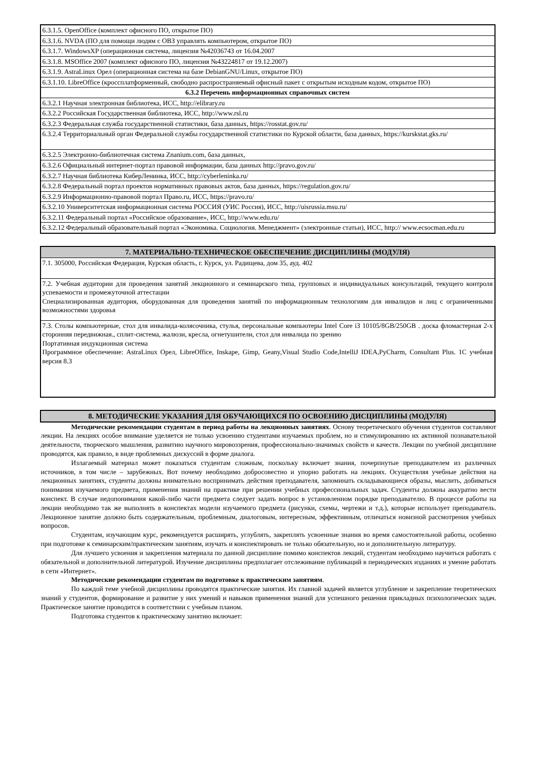| 6.3.1.5. OpenOffice (комплект офисного ПО, открытое ПО) |
| 6.3.1.6. NVDA (ПО для помощи людям с ОВЗ управлять компьютером, открытое ПО) |
| 6.3.1.7. WindowsXP (операционная система, лицензия №42036743 от 16.04.2007 |
| 6.3.1.8. MSOffice 2007 (комплект офисного ПО, лицензия №43224817 от 19.12.2007) |
| 6.3.1.9. AstraLinux Орел (операционная система на базе DebianGNU/Linux, открытое ПО) |
| 6.3.1.10. LibreOffice (кроссплатформенный, свободно распространяемый офисный пакет с открытым исходным кодом, открытое ПО) |
| 6.3.2 Перечень информационных справочных систем |
| 6.3.2.1 Научная электронная библиотека, ИСС, http://elibrary.ru |
| 6.3.2.2 Российская Государственная библиотека, ИСС, http://www.rsl.ru |
| 6.3.2.3 Федеральная служба государственной статистики, база данных, https://rosstat.gov.ru/ |
| 6.3.2.4 Территориальный орган Федеральной службы государственной статистики по Курской области, база данных, https://kurskstat.gks.ru/ |
| 6.3.2.5 Электронно-библиотечная система Znanium.com, база данных, |
| 6.3.2.6 Официальный интернет-портал правовой информации, база данных http://pravo.gov.ru/ |
| 6.3.2.7 Научная библиотека КиберЛенинка, ИСС, http://cyberleninka.ru/ |
| 6.3.2.8 Федеральный портал проектов нормативных правовых актов, база данных, https://regulation.gov.ru/ |
| 6.3.2.9 Информационно-правовой портал Право.ru, ИСС, https://pravo.ru/ |
| 6.3.2.10 Университетская информационная система РОССИЯ (УИС Россия), ИСС, http://uisrussia.msu.ru/ |
| 6.3.2.11 Федеральный портал «Российское образование», ИСС, http://www.edu.ru/ |
| 6.3.2.12 Федеральный образовательный портал «Экономика. Социология. Менеджмент» (электронные статьи), ИСС, http:// www.ecsocman.edu.ru |
| 7. МАТЕРИАЛЬНО-ТЕХНИЧЕСКОЕ ОБЕСПЕЧЕНИЕ ДИСЦИПЛИНЫ (МОДУЛЯ) |
| 7.1. 305000, Российская Федерация, Курская область, г. Курск, ул. Радищева, дом 35, ауд. 402 |
| 7.2. Учебная аудитории для проведения занятий лекционного и семинарского типа, групповых и индивидуальных консультаций, текущего контроля успеваемости и промежуточной аттестации Специализированная аудитория, оборудованная для проведения занятий по информационным технологиям для инвалидов и лиц с ограниченными возможностями здоровья |
| 7.3. Столы компьютерные, стол для инвалида-колясочника, стулья, персональные компьютеры Intel Core i3 10105/8GB/250GB . доска фломастерная 2-х сторонняя передвижная., сплит-система, жалюзи, кресла, огнетушители, стол для инвалида по зрению Портативная индукционная система Программное обеспечение: AstraLinux Орел, LibreOffice, Inskape, Gimp, Geany,Visual Studio Code,IntelliJ IDEA,PyCharm, Consultant Plus. 1С учебная версия 8.3 |
| 8. МЕТОДИЧЕСКИЕ УКАЗАНИЯ ДЛЯ ОБУЧАЮЩИХСЯ ПО ОСВОЕНИЮ ДИСЦИПЛИНЫ (МОДУЛЯ) |
Методические рекомендации студентам в период работы на лекционных занятиях. Основу теоретического обучения студентов составляют лекции. На лекциях особое внимание уделяется не только усвоению студентами изучаемых проблем, но и стимулированию их активной познавательной деятельности, творческого мышления, развитию научного мировоззрения, профессионально-значимых свойств и качеств. Лекции по учебной дисциплине проводятся, как правило, в виде проблемных дискуссий в форме диалога.
Излагаемый материал может показаться студентам сложным, поскольку включает знания, почерпнутые преподавателем из различных источников, в том числе – зарубежных. Вот почему необходимо добросовестно и упорно работать на лекциях. Осуществляя учебные действия на лекционных занятиях, студенты должны внимательно воспринимать действия преподавателя, запоминать складывающиеся образы, мыслить, добиваться понимания изучаемого предмета, применения знаний на практике при решении учебных профессиональных задач. Студенты должны аккуратно вести конспект. В случае недопонимания какой-либо части предмета следует задать вопрос в установленном порядке преподавателю. В процессе работы на лекции необходимо так же выполнять в конспектах модели изучаемого предмета (рисунки, схемы, чертежи и т.д.), которые использует преподаватель. Лекционное занятие должно быть содержательным, проблемным, диалоговым, интересным, эффективным, отличаться новизной рассмотрения учебных вопросов.
Студентам, изучающим курс, рекомендуется расширять, углублять, закреплять усвоенные знания во время самостоятельной работы, особенно при подготовке к семинарским/практическим занятиям, изучать и конспектировать не только обязательную, но и дополнительную литературу.
Для лучшего усвоения и закрепления материала по данной дисциплине помимо конспектов лекций, студентам необходимо научиться работать с обязательной и дополнительной литературой. Изучение дисциплины предполагает отслеживание публикаций в периодических изданиях и умение работать в сети «Интернет».
Методические рекомендации студентам по подготовке к практическим занятиям.
По каждой теме учебной дисциплины проводятся практические занятия. Их главной задачей является углубление и закрепление теоретических знаний у студентов, формирование и развитие у них умений и навыков применения знаний для успешного решения прикладных психологических задач. Практическое занятие проводится в соответствии с учебным планом.
Подготовка студентов к практическому занятию включает: